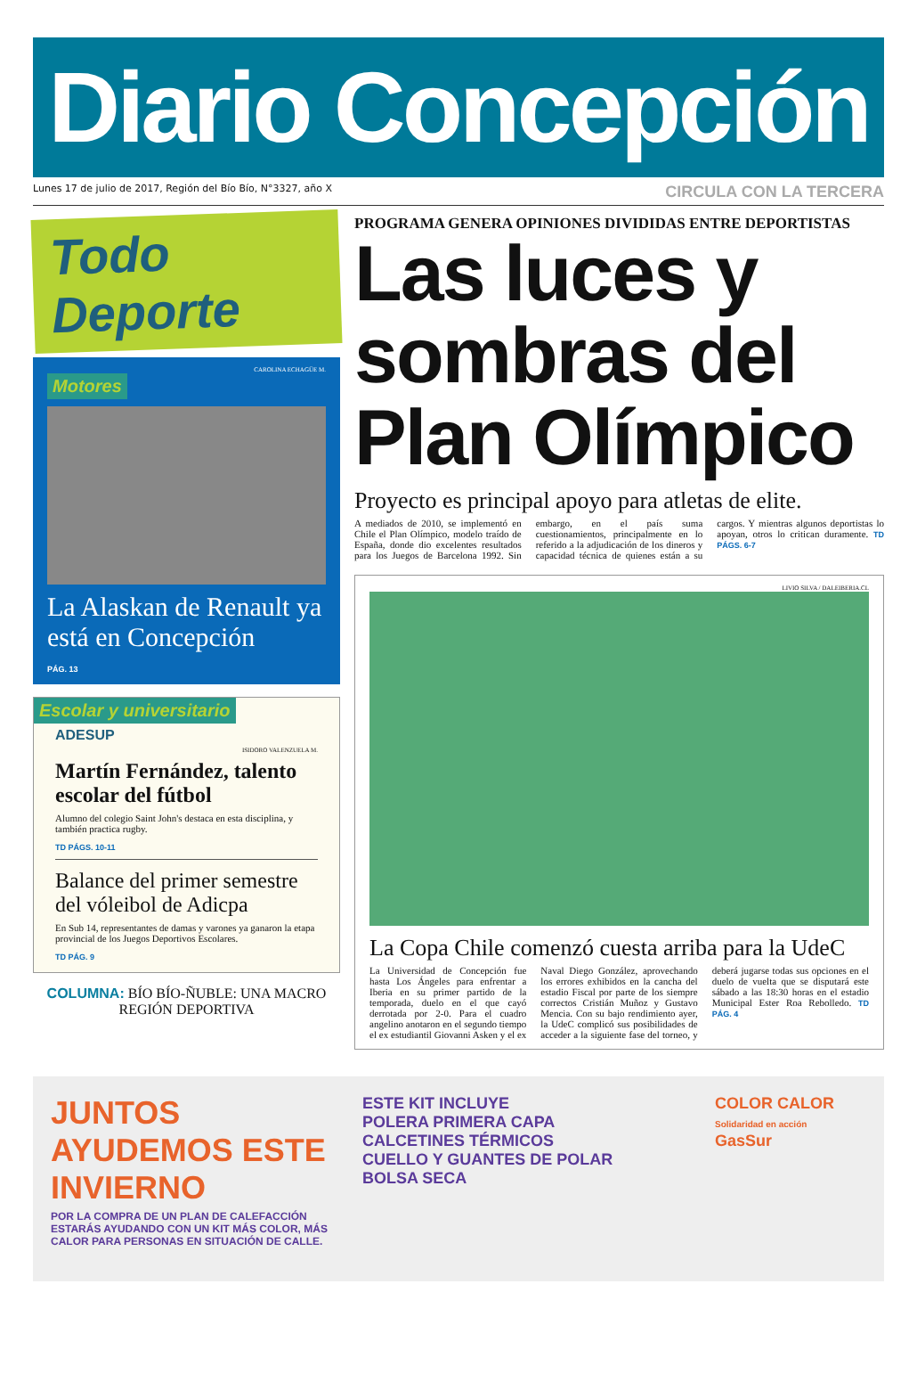Diario Concepción
Lunes 17 de julio de 2017, Región del Bío Bío, N°3327, año X CIRCULA CON LA TERCERA
Todo Deporte
CAROLINA ECHAGÜE M.
Motores
La Alaskan de Renault ya está en Concepción
PÁG. 13
Escolar y universitario
ADESUP
ISIDORO VALENZUELA M.
Martín Fernández, talento escolar del fútbol
Alumno del colegio Saint John's destaca en esta disciplina, y también practica rugby.
TD PÁGS. 10-11
Balance del primer semestre del vóleibol de Adicpa
En Sub 14, representantes de damas y varones ya ganaron la etapa provincial de los Juegos Deportivos Escolares.
TD PÁG. 9
COLUMNA: BÍO BÍO-ÑUBLE: UNA MACRO REGIÓN DEPORTIVA
PROGRAMA GENERA OPINIONES DIVIDIDAS ENTRE DEPORTISTAS
Las luces y sombras del Plan Olímpico
Proyecto es principal apoyo para atletas de elite.
A mediados de 2010, se implementó en Chile el Plan Olímpico, modelo traído de España, donde dio excelentes resultados para los Juegos de Barcelona 1992. Sin embargo, en el país suma cuestionamientos, principalmente en lo referido a la adjudicación de los dineros y capacidad técnica de quienes están a su cargos. Y mientras algunos deportistas lo apoyan, otros lo critican duramente. TD PÁGS. 6-7
LIVIO SILVA / DALEIBERIA.CL
La Copa Chile comenzó cuesta arriba para la UdeC
La Universidad de Concepción fue hasta Los Ángeles para enfrentar a Iberia en su primer partido de la temporada, duelo en el que cayó derrotada por 2-0. Para el cuadro angelino anotaron en el segundo tiempo el ex estudiantil Giovanni Asken y el ex Naval Diego González, aprovechando los errores exhibidos en la cancha del estadio Fiscal por parte de los siempre correctos Cristián Muñoz y Gustavo Mencia. Con su bajo rendimiento ayer, la UdeC complicó sus posibilidades de acceder a la siguiente fase del torneo, y deberá jugarse todas sus opciones en el duelo de vuelta que se disputará este sábado a las 18:30 horas en el estadio Municipal Ester Roa Rebolledo. TD PÁG. 4
JUNTOS AYUDEMOS ESTE INVIERNO
POR LA COMPRA DE UN PLAN DE CALEFACCIÓN ESTARÁS AYUDANDO CON UN KIT MÁS COLOR, MÁS CALOR PARA PERSONAS EN SITUACIÓN DE CALLE.
ESTE KIT INCLUYE
POLERA PRIMERA CAPA
CALCETINES TÉRMICOS
CUELLO Y GUANTES DE POLAR
BOLSA SECA
COLOR CALOR
Solidaridad en acción
GasSur